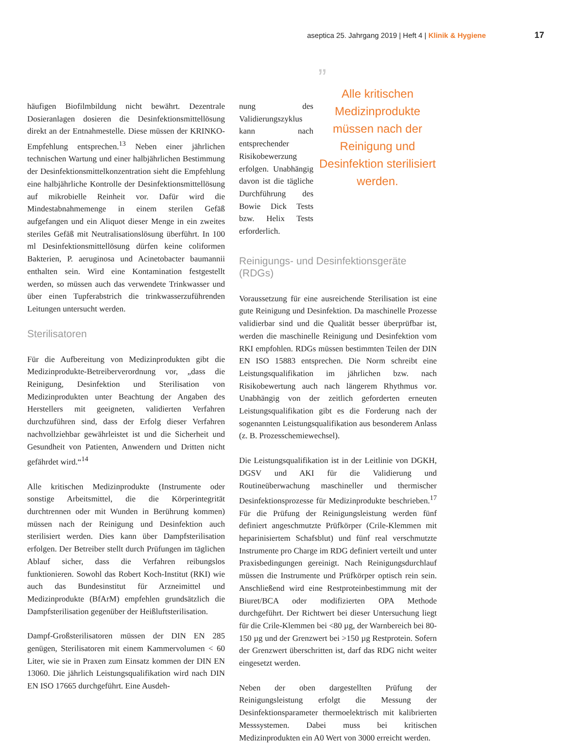aseptica 25. Jahrgang 2019 | Heft 4 | Klinik & Hygiene 17
häufigen Biofilmbildung nicht bewährt. Dezentrale Dosieranlagen dosieren die Desinfektionsmittellösung direkt an der Entnahmestelle. Diese müssen der KRINKO-Empfehlung entsprechen.<sup>13</sup> Neben einer jährlichen technischen Wartung und einer halbjährlichen Bestimmung der Desinfektionsmittelkonzentration sieht die Empfehlung eine halbjährliche Kontrolle der Desinfektionsmittellösung auf mikrobielle Reinheit vor. Dafür wird die Mindestabnahmemenge in einem sterilen Gefäß aufgefangen und ein Aliquot dieser Menge in ein zweites steriles Gefäß mit Neutralisationslösung überführt. In 100 ml Desinfektionsmittellösung dürfen keine coliformen Bakterien, P. aeruginosa und Acinetobacter baumannii enthalten sein. Wird eine Kontamination festgestellt werden, so müssen auch das verwendete Trinkwasser und über einen Tupferabstrich die trinkwasserzuführenden Leitungen untersucht werden.
Sterilisatoren
Für die Aufbereitung von Medizinprodukten gibt die Medizinprodukte-Betreiberverordnung vor, „dass die Reinigung, Desinfektion und Sterilisation von Medizinprodukten unter Beachtung der Angaben des Herstellers mit geeigneten, validierten Verfahren durchzuführen sind, dass der Erfolg dieser Verfahren nachvollziehbar gewährleistet ist und die Sicherheit und Gesundheit von Patienten, Anwendern und Dritten nicht gefährdet wird.“<sup>14</sup>
Alle kritischen Medizinprodukte (Instrumente oder sonstige Arbeitsmittel, die die Körperintegrität durchtrennen oder mit Wunden in Berührung kommen) müssen nach der Reinigung und Desinfektion auch sterilisiert werden. Dies kann über Dampfsterilisation erfolgen. Der Betreiber stellt durch Prüfungen im täglichen Ablauf sicher, dass die Verfahren reibungslos funktionieren. Sowohl das Robert Koch-Institut (RKI) wie auch das Bundesinstitut für Arzneimittel und Medizinprodukte (BfArM) empfehlen grundsätzlich die Dampfsterilisation gegenüber der Heißluftsterilisation.
Dampf-Großsterilisatoren müssen der DIN EN 285 genügen, Sterilisatoren mit einem Kammervolumen < 60 Liter, wie sie in Praxen zum Einsatz kommen der DIN EN 13060. Die jährlich Leistungsqualifikation wird nach DIN EN ISO 17665 durchgeführt. Eine Ausdeh-
nung des Validierungszyklus kann nach entsprechender Risikobewerzung erfolgen. Unabhängig davon ist die tägliche Durchführung des Bowie Dick Tests bzw. Helix Tests erforderlich.
”
Alle kritischen Medizinprodukte müssen nach der Reinigung und Desinfektion sterilisiert werden.
Reinigungs- und Desinfektionsgeräte (RDGs)
Voraussetzung für eine ausreichende Sterilisation ist eine gute Reinigung und Desinfektion. Da maschinelle Prozesse validierbar sind und die Qualität besser überprüfbar ist, werden die maschinelle Reinigung und Desinfektion vom RKI empfohlen. RDGs müssen bestimmten Teilen der DIN EN ISO 15883 entsprechen. Die Norm schreibt eine Leistungsqualifikation im jährlichen bzw. nach Risikobewertung auch nach längerem Rhythmus vor. Unabhängig von der zeitlich geforderten erneuten Leistungsqualifikation gibt es die Forderung nach der sogenannten Leistungsqualifikation aus besonderem Anlass (z. B. Prozesschemiewechsel).
Die Leistungsqualifikation ist in der Leitlinie von DGKH, DGSV und AKI für die Validierung und Routineüberwachung maschineller und thermischer Desinfektionsprozesse für Medizinprodukte beschrieben.<sup>17</sup> Für die Prüfung der Reinigungsleistung werden fünf definiert angeschmutzte Prüfkörper (Crile-Klemmen mit heparinisiertem Schafsblut) und fünf real verschmutzte Instrumente pro Charge im RDG definiert verteilt und unter Praxisbedingungen gereinigt. Nach Reinigungsdurchlauf müssen die Instrumente und Prüfkörper optisch rein sein. Anschließend wird eine Restproteinbestimmung mit der Biuret/BCA oder modifizierten OPA Methode durchgeführt. Der Richtwert bei dieser Untersuchung liegt für die Crile-Klemmen bei <80 µg, der Warnbereich bei 80-150 µg und der Grenzwert bei >150 µg Restprotein. Sofern der Grenzwert überschritten ist, darf das RDG nicht weiter eingesetzt werden.
Neben der oben dargestellten Prüfung der Reinigungsleistung erfolgt die Messung der Desinfektionsparameter thermoelektrisch mit kalibrierten Messsystemen. Dabei muss bei kritischen Medizinprodukten ein A0 Wert von 3000 erreicht werden.